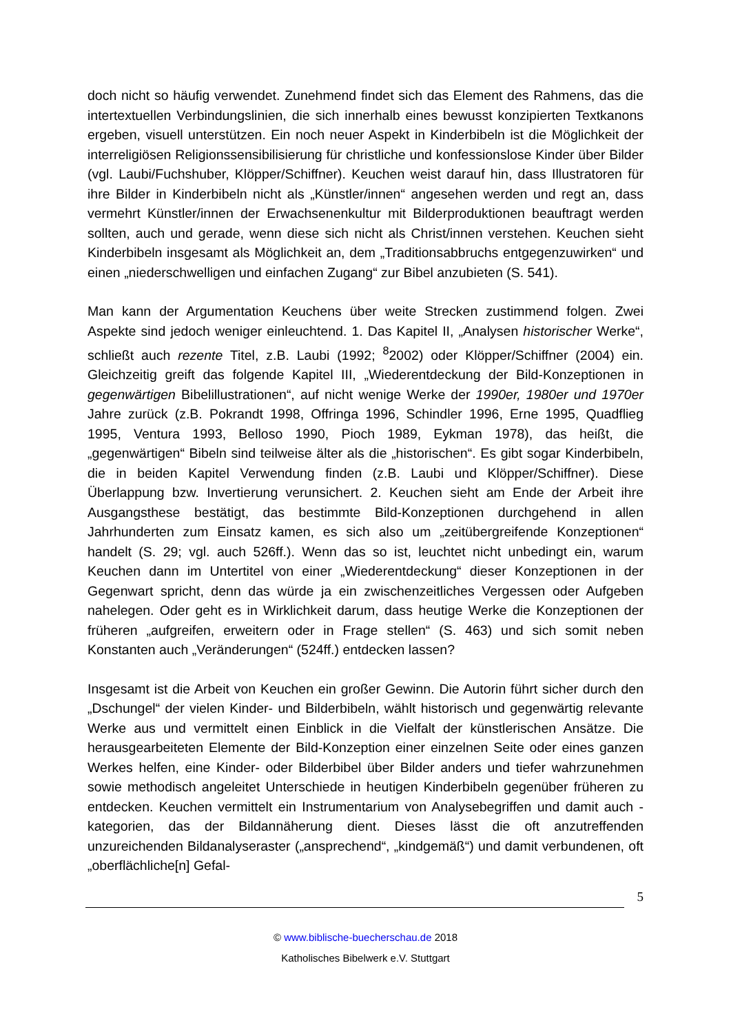doch nicht so häufig verwendet. Zunehmend findet sich das Element des Rahmens, das die intertextuellen Verbindungslinien, die sich innerhalb eines bewusst konzipierten Textkanons ergeben, visuell unterstützen. Ein noch neuer Aspekt in Kinderbibeln ist die Möglichkeit der interreligiösen Religionssensibilisierung für christliche und konfessionslose Kinder über Bilder (vgl. Laubi/Fuchshuber, Klöpper/Schiffner). Keuchen weist darauf hin, dass Illustratoren für ihre Bilder in Kinderbibeln nicht als „Künstler/innen“ angesehen werden und regt an, dass vermehrt Künstler/innen der Erwachsenenkultur mit Bilderproduktionen beauftragt werden sollten, auch und gerade, wenn diese sich nicht als Christ/innen verstehen. Keuchen sieht Kinderbibeln insgesamt als Möglichkeit an, dem „Traditionsabbruchs entgegenzuwirken“ und einen „niederschwelligen und einfachen Zugang“ zur Bibel anzubieten (S. 541).
Man kann der Argumentation Keuchens über weite Strecken zustimmend folgen. Zwei Aspekte sind jedoch weniger einleuchtend. 1. Das Kapitel II, „Analysen historischer Werke“, schließt auch rezente Titel, z.B. Laubi (1992; <sup>8</sup>2002) oder Klöpper/Schiffner (2004) ein. Gleichzeitig greift das folgende Kapitel III, „Wiederentdeckung der Bild-Konzeptionen in gegenwärtigen Bibelillustrationen“, auf nicht wenige Werke der 1990er, 1980er und 1970er Jahre zurück (z.B. Pokrandt 1998, Offringa 1996, Schindler 1996, Erne 1995, Quadflieg 1995, Ventura 1993, Belloso 1990, Pioch 1989, Eykman 1978), das heißt, die „gegenwärtigen“ Bibeln sind teilweise älter als die „historischen“. Es gibt sogar Kinderbibeln, die in beiden Kapitel Verwendung finden (z.B. Laubi und Klöpper/Schiffner). Diese Überlappung bzw. Invertierung verunsichert. 2. Keuchen sieht am Ende der Arbeit ihre Ausgangsthese bestätigt, das bestimmte Bild-Konzeptionen durchgehend in allen Jahrhunderten zum Einsatz kamen, es sich also um „zeitübergreifende Konzeptionen“ handelt (S. 29; vgl. auch 526ff.). Wenn das so ist, leuchtet nicht unbedingt ein, warum Keuchen dann im Untertitel von einer „Wiederentdeckung“ dieser Konzeptionen in der Gegenwart spricht, denn das würde ja ein zwischenzeitliches Vergessen oder Aufgeben nahelegen. Oder geht es in Wirklichkeit darum, dass heutige Werke die Konzeptionen der früheren „aufgreifen, erweitern oder in Frage stellen“ (S. 463) und sich somit neben Konstanten auch „Veränderungen“ (524ff.) entdecken lassen?
Insgesamt ist die Arbeit von Keuchen ein großer Gewinn. Die Autorin führt sicher durch den „Dschungel“ der vielen Kinder- und Bilderbibeln, wählt historisch und gegenwärtig relevante Werke aus und vermittelt einen Einblick in die Vielfalt der künstlerischen Ansätze. Die herausgearbeiteten Elemente der Bild-Konzeption einer einzelnen Seite oder eines ganzen Werkes helfen, eine Kinder- oder Bilderbibel über Bilder anders und tiefer wahrzunehmen sowie methodisch angeleitet Unterschiede in heutigen Kinderbibeln gegenüber früheren zu entdecken. Keuchen vermittelt ein Instrumentarium von Analysebegriffen und damit auch -kategorien, das der Bildannäherung dient. Dieses lässt die oft anzutreffenden unzureichenden Bildanalyseraster („ansprechend“, „kindgemäß“) und damit verbundenen, oft „oberflächliche[n] Gefal-
5
© www.biblische-buecherschau.de 2018
Katholisches Bibelwerk e.V. Stuttgart